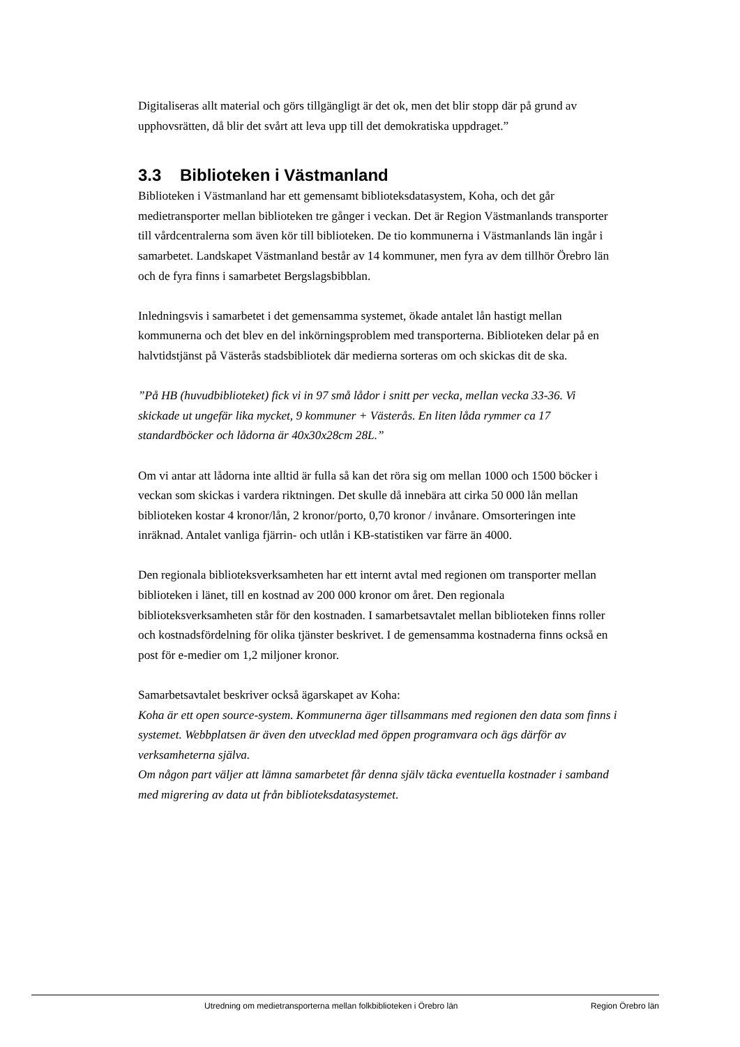Digitaliseras allt material och görs tillgängligt är det ok, men det blir stopp där på grund av upphovsrätten, då blir det svårt att leva upp till det demokratiska uppdraget.”
3.3 Biblioteken i Västmanland
Biblioteken i Västmanland har ett gemensamt biblioteksdatasystem, Koha, och det går medietransporter mellan biblioteken tre gånger i veckan. Det är Region Västmanlands transporter till vårdcentralerna som även kör till biblioteken. De tio kommunerna i Västmanlands län ingår i samarbetet. Landskapet Västmanland består av 14 kommuner, men fyra av dem tillhör Örebro län och de fyra finns i samarbetet Bergslagsbibblan.
Inledningsvis i samarbetet i det gemensamma systemet, ökade antalet lån hastigt mellan kommunerna och det blev en del inkörningsproblem med transporterna. Biblioteken delar på en halvtidstjänst på Västerås stadsbibliotek där medierna sorteras om och skickas dit de ska.
”På HB (huvudbiblioteket) fick vi in 97 små lådor i snitt per vecka, mellan vecka 33-36. Vi skickade ut ungefär lika mycket, 9 kommuner + Västerås. En liten låda rymmer ca 17 standardböcker och lådorna är 40x30x28cm 28L.”
Om vi antar att lådorna inte alltid är fulla så kan det röra sig om mellan 1000 och 1500 böcker i veckan som skickas i vardera riktningen. Det skulle då innebära att cirka 50 000 lån mellan biblioteken kostar 4 kronor/lån, 2 kronor/porto, 0,70 kronor / invånare. Omsorteringen inte inräknad. Antalet vanliga fjärrin- och utlån i KB-statistiken var färre än 4000.
Den regionala biblioteksverksamheten har ett internt avtal med regionen om transporter mellan biblioteken i länet, till en kostnad av 200 000 kronor om året. Den regionala biblioteksverksamheten står för den kostnaden. I samarbetsavtalet mellan biblioteken finns roller och kostnadsfördelning för olika tjänster beskrivet. I de gemensamma kostnaderna finns också en post för e-medier om 1,2 miljoner kronor.
Samarbetsavtalet beskriver också ägarskapet av Koha:
Koha är ett open source-system. Kommunerna äger tillsammans med regionen den data som finns i systemet. Webbplatsen är även den utvecklad med öppen programvara och ägs därför av verksamheterna själva.
Om någon part väljer att lämna samarbetet får denna själv täcka eventuella kostnader i samband med migrering av data ut från biblioteksdatasystemet.
Utredning om medietransporterna mellan folkbiblioteken i Örebro län Region Örebro län